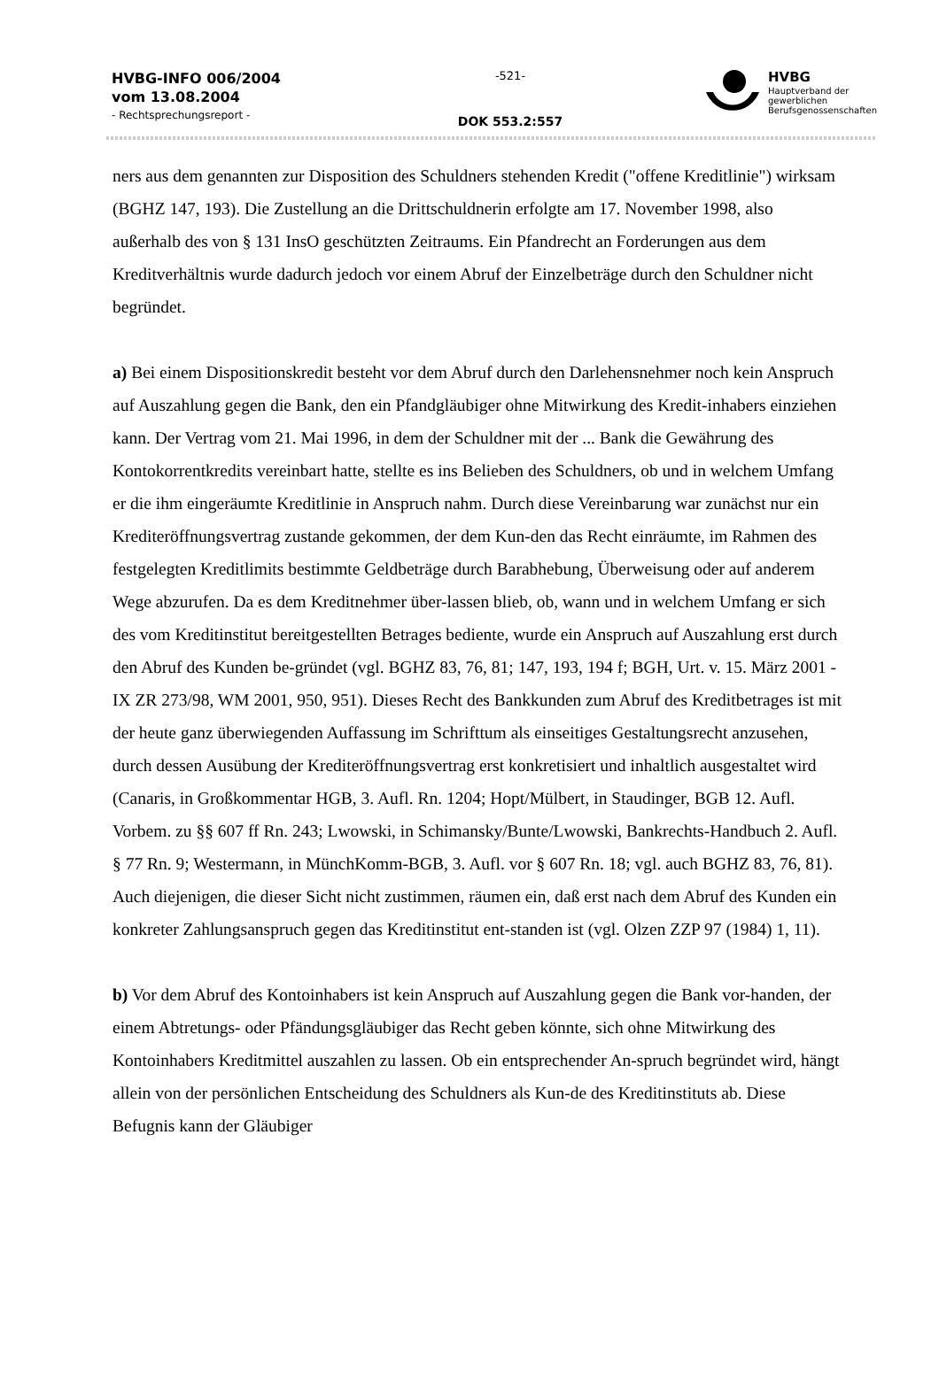HVBG-INFO 006/2004
vom 13.08.2004
- Rechtsprechungsreport -
-521-
DOK 553.2:557
HVBG
Hauptverband der
gewerblichen
Berufsgenossenschaften
ners aus dem genannten zur Disposition des Schuldners stehenden Kredit ("offene Kreditlinie") wirksam (BGHZ 147, 193). Die Zustellung an die Drittschuldnerin erfolgte am 17. November 1998, also außerhalb des von § 131 InsO geschützten Zeitraums. Ein Pfandrecht an Forderungen aus dem Kreditverhältnis wurde dadurch jedoch vor einem Abruf der Einzelbeträge durch den Schuldner nicht begründet.
a) Bei einem Dispositionskredit besteht vor dem Abruf durch den Darlehensnehmer noch kein Anspruch auf Auszahlung gegen die Bank, den ein Pfandgläubiger ohne Mitwirkung des Kredit-inhabers einziehen kann. Der Vertrag vom 21. Mai 1996, in dem der Schuldner mit der ... Bank die Gewährung des Kontokorrentkredits vereinbart hatte, stellte es ins Belieben des Schuldners, ob und in welchem Umfang er die ihm eingeräumte Kreditlinie in Anspruch nahm. Durch diese Vereinbarung war zunächst nur ein Krediteröffnungsvertrag zustande gekommen, der dem Kun-den das Recht einräumte, im Rahmen des festgelegten Kreditlimits bestimmte Geldbeträge durch Barabhebung, Überweisung oder auf anderem Wege abzurufen. Da es dem Kreditnehmer über-lassen blieb, ob, wann und in welchem Umfang er sich des vom Kreditinstitut bereitgestellten Betrages bediente, wurde ein Anspruch auf Auszahlung erst durch den Abruf des Kunden be-gründet (vgl. BGHZ 83, 76, 81; 147, 193, 194 f; BGH, Urt. v. 15. März 2001 - IX ZR 273/98, WM 2001, 950, 951). Dieses Recht des Bankkunden zum Abruf des Kreditbetrages ist mit der heute ganz überwiegenden Auffassung im Schrifttum als einseitiges Gestaltungsrecht anzusehen, durch dessen Ausübung der Krediteröffnungsvertrag erst konkretisiert und inhaltlich ausgestaltet wird (Canaris, in Großkommentar HGB, 3. Aufl. Rn. 1204; Hopt/Mülbert, in Staudinger, BGB 12. Aufl. Vorbem. zu §§ 607 ff Rn. 243; Lwowski, in Schimansky/Bunte/Lwowski, Bankrechts-Handbuch 2. Aufl. § 77 Rn. 9; Westermann, in MünchKomm-BGB, 3. Aufl. vor § 607 Rn. 18; vgl. auch BGHZ 83, 76, 81). Auch diejenigen, die dieser Sicht nicht zustimmen, räumen ein, daß erst nach dem Abruf des Kunden ein konkreter Zahlungsanspruch gegen das Kreditinstitut ent-standen ist (vgl. Olzen ZZP 97 (1984) 1, 11).
b) Vor dem Abruf des Kontoinhabers ist kein Anspruch auf Auszahlung gegen die Bank vor-handen, der einem Abtretungs- oder Pfändungsgläubiger das Recht geben könnte, sich ohne Mitwirkung des Kontoinhabers Kreditmittel auszahlen zu lassen. Ob ein entsprechender An-spruch begründet wird, hängt allein von der persönlichen Entscheidung des Schuldners als Kun-de des Kreditinstituts ab. Diese Befugnis kann der Gläubiger